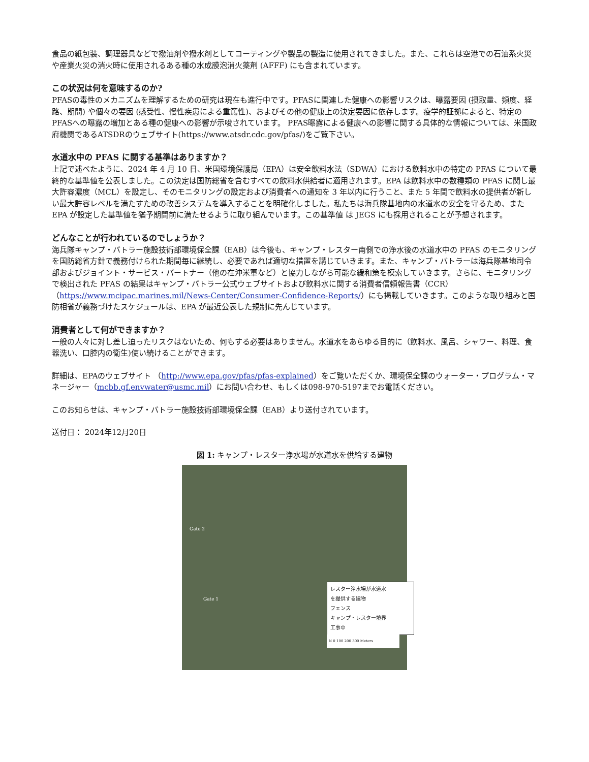食品の紙包装、調理器具などで撥油剤や撥水剤としてコーティングや製品の製造に使用されてきました。また、これらは空港での石油系火災や産業火災の消火時に使用されるある種の水成膜泡消火薬剤 (AFFF) にも含まれています。
この状況は何を意味するのか?
PFASの毒性のメカニズムを理解するための研究は現在も進行中です。PFASに関連した健康への影響リスクは、曝露要因 (摂取量、頻度、経路、期間) や個々の要因 (感受性、慢性疾患による重篤性)、およびその他の健康上の決定要因に依存します。疫学的証拠によると、特定のPFASへの曝露の増加とある種の健康への影響が示唆されています。 PFAS曝露による健康への影響に関する具体的な情報については、米国政府機関であるATSDRのウェブサイト(https://www.atsdr.cdc.gov/pfas/)をご覧下さい。
水道水中の PFAS に関する基準はありますか？
上記で述べたように、2024 年 4 月 10 日、米国環境保護局（EPA）は安全飲料水法（SDWA）における飲料水中の特定の PFAS について最終的な基準値を公表しました。この決定は国防総省を含むすべての飲料水供給者に適用されます。EPA は飲料水中の数種類の PFAS に関し最大許容濃度（MCL）を設定し、そのモニタリングの設定および消費者への通知を 3 年以内に行うこと、また 5 年間で飲料水の提供者が新しい最大許容レベルを満たすための改善システムを導入することを明確化しました。私たちは海兵隊基地内の水道水の安全を守るため、また EPA が設定した基準値を猶予期間前に満たせるように取り組んでいます。この基準値 は JEGS にも採用されることが予想されます。
どんなことが行われているのでしょうか？
海兵隊キャンプ・バトラー施設技術部環境保全課（EAB）は今後も、キャンプ・レスター南側での浄水後の水道水中の PFAS のモニタリングを国防総省方針で義務付けられた期間毎に継続し、必要であれば適切な措置を講じていきます。また、キャンプ・バトラーは海兵隊基地司令部およびジョイント・サービス・パートナー（他の在沖米軍など）と協力しながら可能な緩和策を模索していきます。さらに、モニタリングで検出された PFAS の結果はキャンプ・バトラー公式ウェブサイトおよび飲料水に関する消費者信頼報告書（CCR）（https://www.mcipac.marines.mil/News-Center/Consumer-Confidence-Reports/）にも掲載していきます。このような取り組みと国防相省が義務づけたスケジュールは、EPA が最近公表した規制に先んじています。
消費者として何ができますか？
一般の人々に対し差し迫ったリスクはないため、何もする必要はありません。水道水をあらゆる目的に（飲料水、風呂、シャワー、料理、食器洗い、口腔内の衛生)使い続けることができます。
詳細は、EPAのウェブサイト （http://www.epa.gov/pfas/pfas-explained）をご覧いただくか、環境保全課のウォーター・プログラム・マネージャー（mcbb.gf.envwater@usmc.mil）にお問い合わせ、もしくは098-970-5197までお電話ください。
このお知らせは、キャンプ・バトラー施設技術部環境保全課（EAB）より送付されています。
送付日： 2024年12月20日
図 1: キャンプ・レスター浄水場が水道水を供給する建物
Gate 2
Gate 1
レスター浄水場が水道水
を提供する建物
フェンス
キャンプ・レスター境界
工事中
N 0 100 200 300 Meters